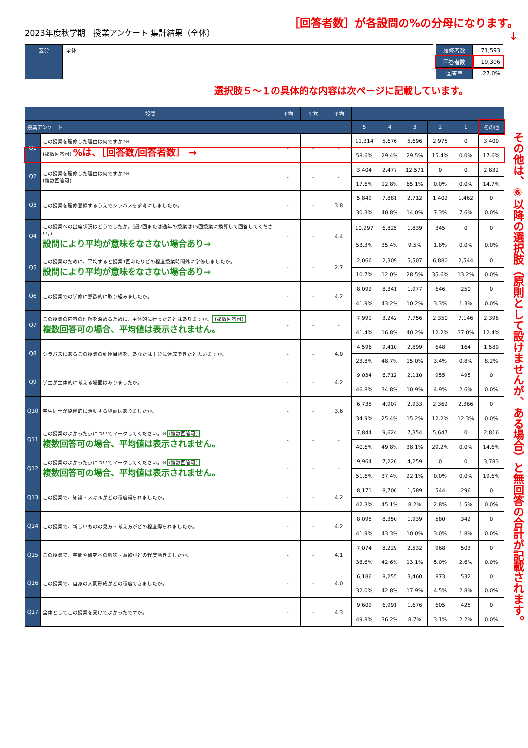2023年度秋学期　授業アンケート 集計結果（全体）
［回答者数］が各設問の%の分母になります。
↓
区分 全体
| 履修者数 | 71,593 |
| 回答者数 | 19,306 |
| 回答率 | 27.0% |
選択肢５～１の具体的な内容は次ページに記載しています。
| 設問 | | 平均 | 平均 | 平均 | | | | | | |
| --- | --- | --- | --- | --- | --- | --- | --- | --- | --- | --- |
| 授業アンケート | | | | | 5 | 4 | 3 | 2 | 1 | その他 |
| Q1 | この授業を履修した理由は何ですか?⑩ (複数回答可) %は、［回答数/回答者数］ → | - | - | - | 11,314 | 5,676 | 5,696 | 2,975 | 0 | 3,400 |
| | | | | | 58.6% | 29.4% | 29.5% | 15.4% | 0.0% | 17.6% |
| Q2 | この授業を履修した理由は何ですか?⑩ (複数回答可) | - | - | - | 3,404 | 2,477 | 12,571 | 0 | 0 | 2,832 |
| | | | | | 17.6% | 12.8% | 65.1% | 0.0% | 0.0% | 14.7% |
| Q3 | この授業を履修登録するうえでシラバスを参考にしましたか。 | - | - | 3.8 | 5,849 | 7,881 | 2,712 | 1,402 | 1,462 | 0 |
| | | | | | 30.3% | 40.8% | 14.0% | 7.3% | 7.6% | 0.0% |
| Q4 | この授業への出席状況はどうでしたか。(週2回または通年の授業は15回授業に換算して回答してください。) 設問により平均が意味をなさない場合あり→ | - | - | 4.4 | 10,297 | 6,825 | 1,839 | 345 | 0 | 0 |
| | | | | | 53.3% | 35.4% | 9.5% | 1.8% | 0.0% | 0.0% |
| Q5 | この授業のために、平均すると授業1回あたりどの程度授業時間外に学修しましたか。 設問により平均が意味をなさない場合あり→ | - | - | 2.7 | 2,066 | 2,309 | 5,507 | 6,880 | 2,544 | 0 |
| | | | | | 10.7% | 12.0% | 28.5% | 35.6% | 13.2% | 0.0% |
| Q6 | この授業での学修に意欲的に取り組みましたか。 | - | - | 4.2 | 8,092 | 8,341 | 1,977 | 646 | 250 | 0 |
| | | | | | 41.9% | 43.2% | 10.2% | 3.3% | 1.3% | 0.0% |
| Q7 | この授業の内容の理解を深めるために、主体的に行ったことはありますか。 (複数回答可) 複数回答可の場合、平均値は表示されません。 | - | - | - | 7,991 | 3,242 | 7,756 | 2,350 | 7,146 | 2,398 |
| | | | | | 41.4% | 16.8% | 40.2% | 12.2% | 37.0% | 12.4% |
| Q8 | シラバスにあるこの授業の到達目標を、あなたは十分に達成できたと思いますか。 | - | - | 4.0 | 4,596 | 9,410 | 2,899 | 648 | 164 | 1,589 |
| | | | | | 23.8% | 48.7% | 15.0% | 3.4% | 0.8% | 8.2% |
| Q9 | 学生が主体的に考える場面はありましたか。 | - | - | 4.2 | 9,034 | 6,712 | 2,110 | 955 | 495 | 0 |
| | | | | | 46.8% | 34.8% | 10.9% | 4.9% | 2.6% | 0.0% |
| Q10 | 学生同士が協働的に活動する場面はありましたか。 | - | - | 3.6 | 6,738 | 4,907 | 2,933 | 2,362 | 2,366 | 0 |
| | | | | | 34.9% | 25.4% | 15.2% | 12.2% | 12.3% | 0.0% |
| Q11 | この授業のよかった点についてマークしてください。⑩ (複数回答可) 複数回答可の場合、平均値は表示されません。 | - | - | - | 7,844 | 9,624 | 7,354 | 5,647 | 0 | 2,816 |
| | | | | | 40.6% | 49.8% | 38.1% | 29.2% | 0.0% | 14.6% |
| Q12 | この授業のよかった点についてマークしてください。⑩ (複数回答可) 複数回答可の場合、平均値は表示されません。 | - | - | - | 9,964 | 7,226 | 4,259 | 0 | 0 | 3,783 |
| | | | | | 51.6% | 37.4% | 22.1% | 0.0% | 0.0% | 19.6% |
| Q13 | この授業で、知識・スキルがどの程度得られましたか。 | - | - | 4.2 | 8,171 | 8,706 | 1,589 | 544 | 296 | 0 |
| | | | | | 42.3% | 45.1% | 8.2% | 2.8% | 1.5% | 0.0% |
| Q14 | この授業で、新しいものの見方・考え方がどの程度得られましたか。 | - | - | 4.2 | 8,095 | 8,350 | 1,939 | 580 | 342 | 0 |
| | | | | | 41.9% | 43.3% | 10.0% | 3.0% | 1.8% | 0.0% |
| Q15 | この授業で、学問や研究への興味・意欲がどの程度湧きましたか。 | - | - | 4.1 | 7,074 | 8,229 | 2,532 | 968 | 503 | 0 |
| | | | | | 36.6% | 42.6% | 13.1% | 5.0% | 2.6% | 0.0% |
| Q16 | この授業で、自身の人間形成がどの程度できましたか。 | - | - | 4.0 | 6,186 | 8,255 | 3,460 | 873 | 532 | 0 |
| | | | | | 32.0% | 42.8% | 17.9% | 4.5% | 2.8% | 0.0% |
| Q17 | 全体としてこの授業を受けてよかったですか。 | - | - | 4.3 | 9,609 | 6,991 | 1,676 | 605 | 425 | 0 |
| | | | | | 49.8% | 36.2% | 8.7% | 3.1% | 2.2% | 0.0% |
その他は、⑥以降の選択肢（原則として設けませんが、ある場合）と無回答の合計が記載されます。